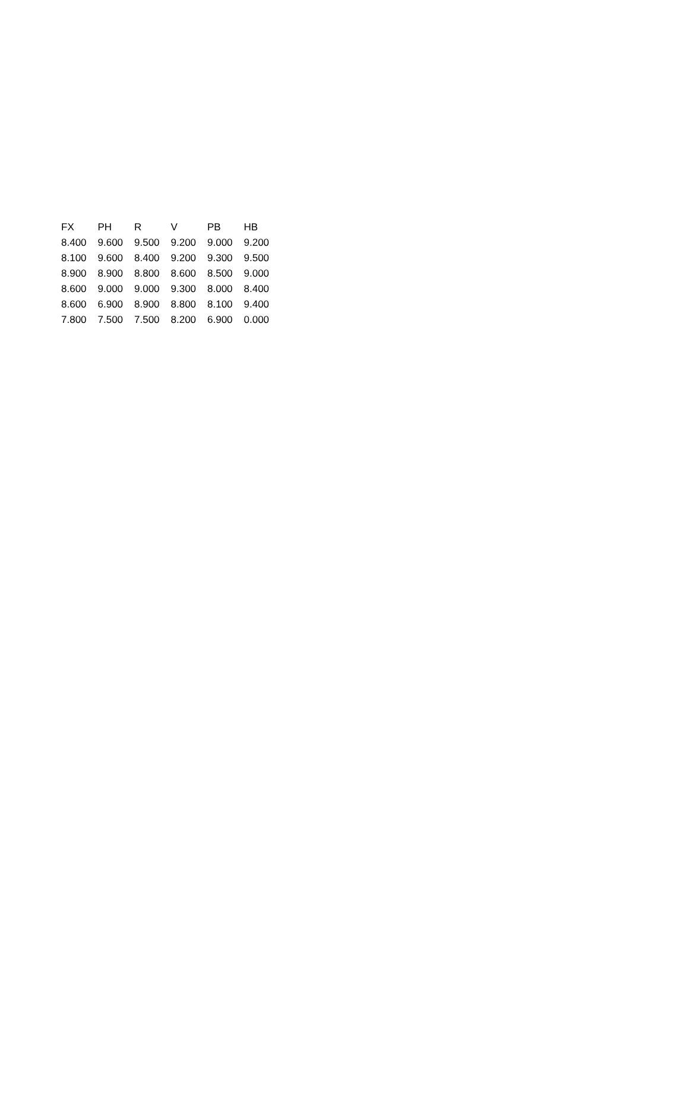| FX | PH | R | V | PB | HB |
| --- | --- | --- | --- | --- | --- |
| 8.400 | 9.600 | 9.500 | 9.200 | 9.000 | 9.200 |
| 8.100 | 9.600 | 8.400 | 9.200 | 9.300 | 9.500 |
| 8.900 | 8.900 | 8.800 | 8.600 | 8.500 | 9.000 |
| 8.600 | 9.000 | 9.000 | 9.300 | 8.000 | 8.400 |
| 8.600 | 6.900 | 8.900 | 8.800 | 8.100 | 9.400 |
| 7.800 | 7.500 | 7.500 | 8.200 | 6.900 | 0.000 |